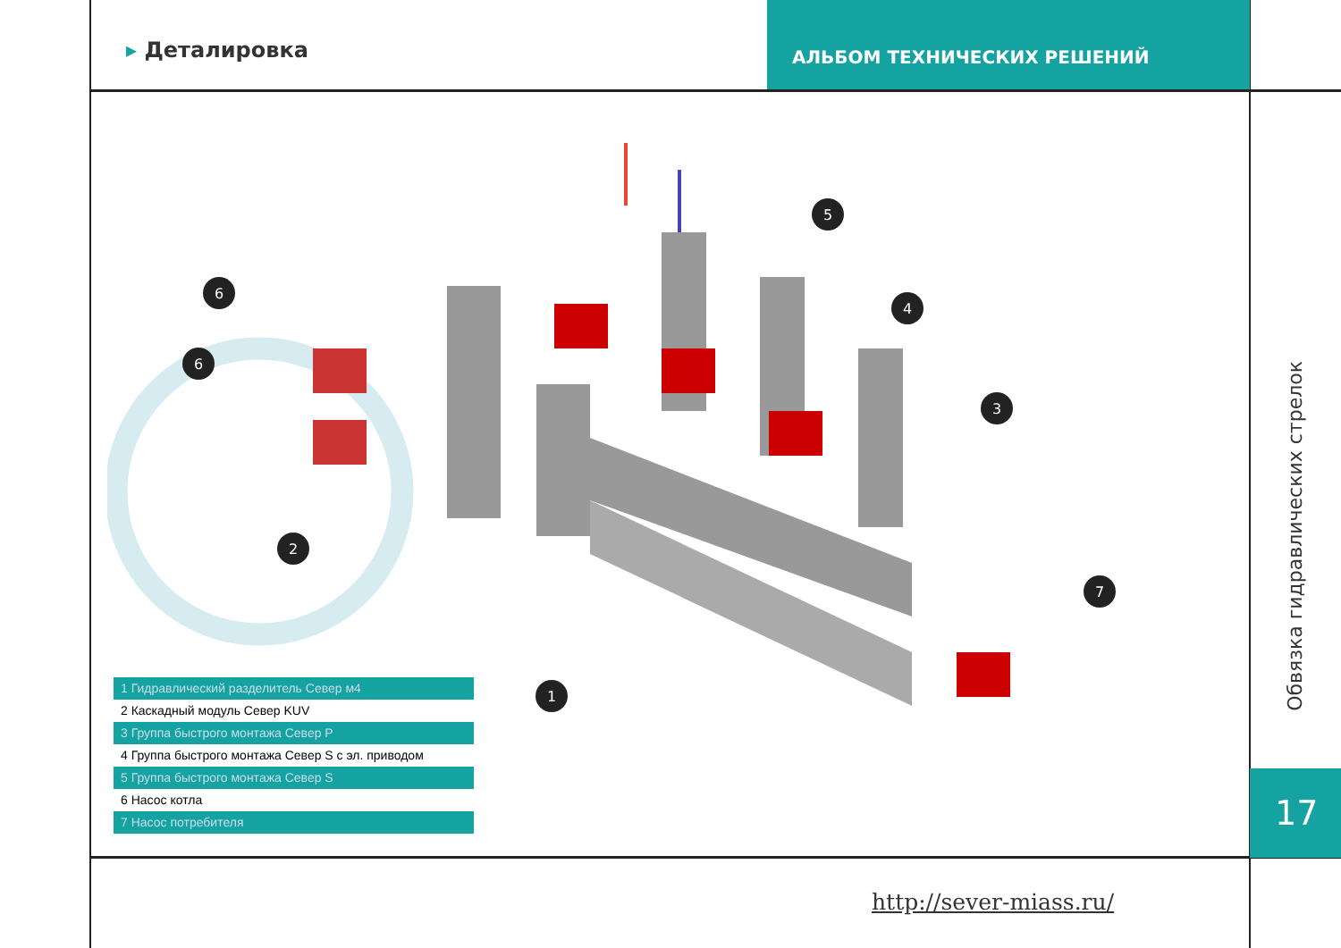▸ Деталировка
АЛЬБОМ ТЕХНИЧЕСКИХ РЕШЕНИЙ
5
4
3
6
6
2
1
7
1 Гидравлический разделитель Север м4
2 Каскадный модуль Север KUV
3 Группа быстрого монтажа Север P
4 Группа быстрого монтажа Север S с эл. приводом
5 Группа быстрого монтажа Север S
6 Насос котла
7 Насос потребителя
Обвязка гидравлических стрелок
17
http://sever-miass.ru/